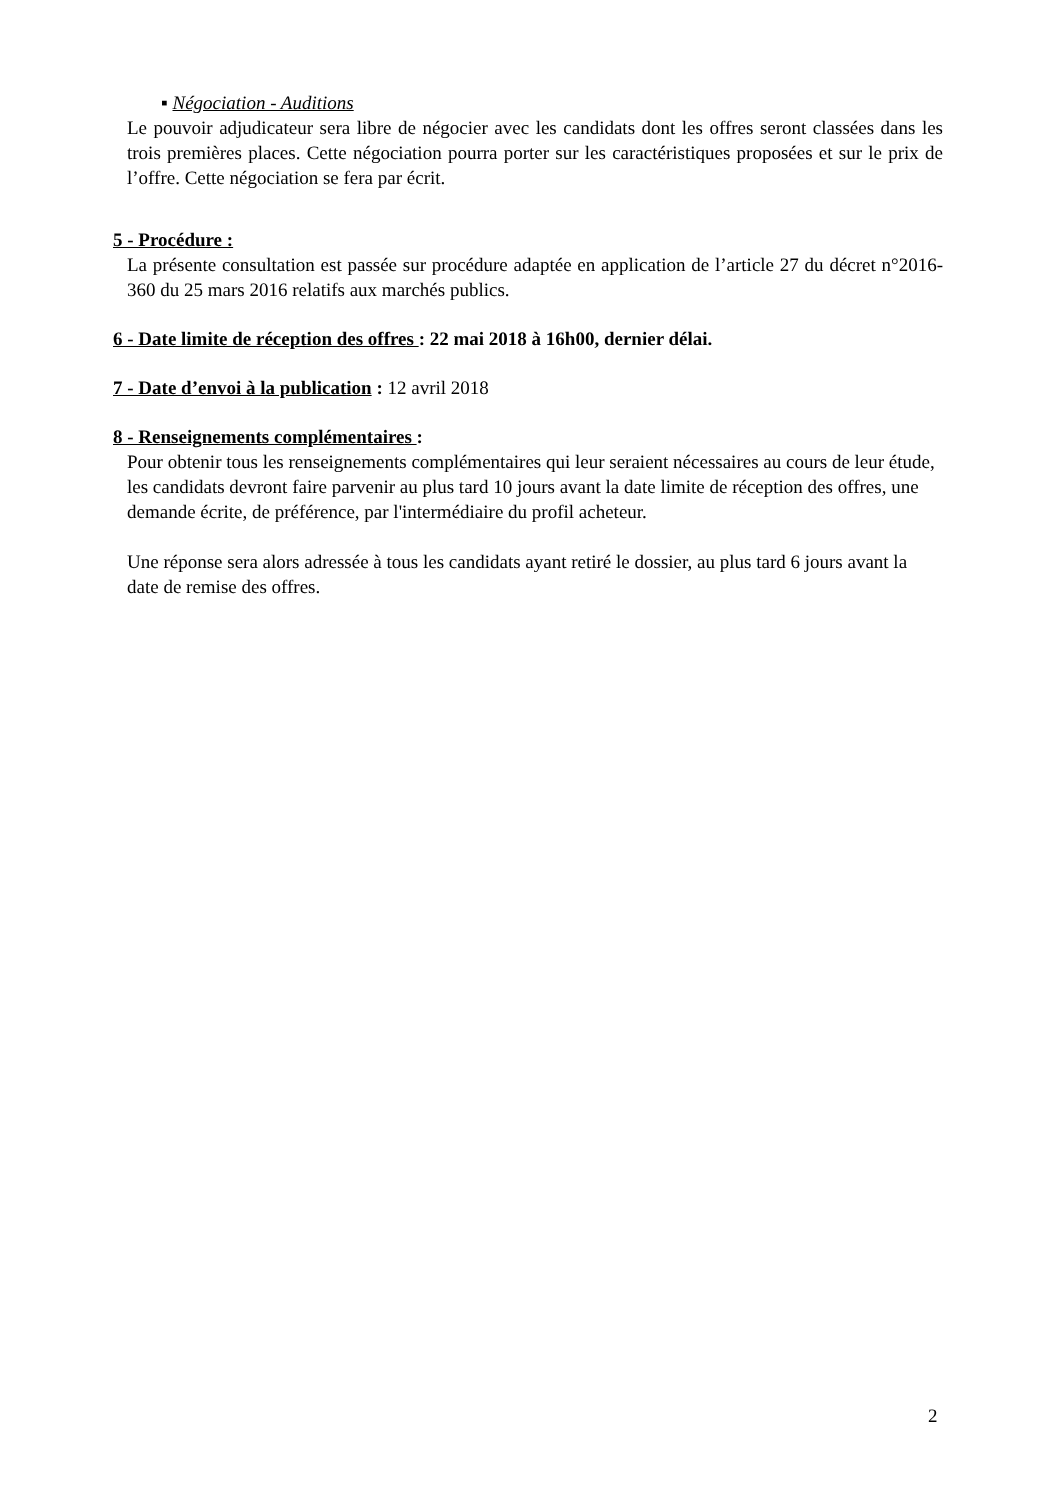▪ Négociation - Auditions
Le pouvoir adjudicateur sera libre de négocier avec les candidats dont les offres seront classées dans les trois premières places. Cette négociation pourra porter sur les caractéristiques proposées et sur le prix de l’offre. Cette négociation se fera par écrit.
5 - Procédure :
La présente consultation est passée sur procédure adaptée en application de l’article 27 du décret n°2016-360 du 25 mars 2016 relatifs aux marchés publics.
6 - Date limite de réception des offres : 22 mai 2018 à 16h00, dernier délai.
7 - Date d’envoi à la publication : 12 avril 2018
8 - Renseignements complémentaires :
Pour obtenir tous les renseignements complémentaires qui leur seraient nécessaires au cours de leur étude, les candidats devront faire parvenir au plus tard 10 jours avant la date limite de réception des offres, une demande écrite, de préférence, par l'intermédiaire du profil acheteur.
Une réponse sera alors adressée à tous les candidats ayant retiré le dossier, au plus tard 6 jours avant la date de remise des offres.
2